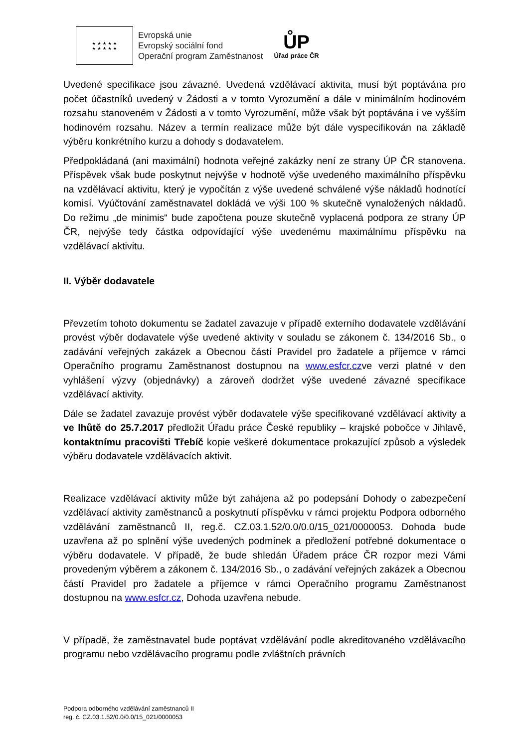★ ★ ★ ★ ★
★ ★ ★ ★ ★
Evropská unie
Evropský sociální fond
Operační program Zaměstnanost
ŮP
Úřad práce ČR
Uvedené specifikace jsou závazné. Uvedená vzdělávací aktivita, musí být poptávána pro počet účastníků uvedený v Žádosti a v tomto Vyrozumění a dále v minimálním hodinovém rozsahu stanoveném v Žádosti a v tomto Vyrozumění, může však být poptávána i ve vyšším hodinovém rozsahu. Název a termín realizace může být dále vyspecifikován na základě výběru konkrétního kurzu a dohody s dodavatelem.
Předpokládaná (ani maximální) hodnota veřejné zakázky není ze strany ÚP ČR stanovena. Příspěvek však bude poskytnut nejvýše v hodnotě výše uvedeného maximálního příspěvku na vzdělávací aktivitu, který je vypočítán z výše uvedené schválené výše nákladů hodnotící komisí. Vyúčtování zaměstnavatel dokládá ve výši 100 % skutečně vynaložených nákladů. Do režimu „de minimis“ bude započtena pouze skutečně vyplacená podpora ze strany ÚP ČR, nejvýše tedy částka odpovídající výše uvedenému maximálnímu příspěvku na vzdělávací aktivitu.
II. Výběr dodavatele
Převzetím tohoto dokumentu se žadatel zavazuje v případě externího dodavatele vzdělávání provést výběr dodavatele výše uvedené aktivity v souladu se zákonem č. 134/2016 Sb., o zadávání veřejných zakázek a Obecnou částí Pravidel pro žadatele a příjemce v rámci Operačního programu Zaměstnanost dostupnou na www.esfcr.czve verzi platné v den vyhlášení výzvy (objednávky) a zároveň dodržet výše uvedené závazné specifikace vzdělávací aktivity.
Dále se žadatel zavazuje provést výběr dodavatele výše specifikované vzdělávací aktivity a ve lhůtě do 25.7.2017 předložit Úřadu práce České republiky – krajské pobočce v Jihlavě, kontaktnímu pracovišti Třebíč kopie veškeré dokumentace prokazující způsob a výsledek výběru dodavatele vzdělávacích aktivit.
Realizace vzdělávací aktivity může být zahájena až po podepsání Dohody o zabezpečení vzdělávací aktivity zaměstnanců a poskytnutí příspěvku v rámci projektu Podpora odborného vzdělávání zaměstnanců II, reg.č. CZ.03.1.52/0.0/0.0/15_021/0000053. Dohoda bude uzavřena až po splnění výše uvedených podmínek a předložení potřebné dokumentace o výběru dodavatele. V případě, že bude shledán Úřadem práce ČR rozpor mezi Vámi provedeným výběrem a zákonem č. 134/2016 Sb., o zadávání veřejných zakázek a Obecnou částí Pravidel pro žadatele a příjemce v rámci Operačního programu Zaměstnanost dostupnou na www.esfcr.cz, Dohoda uzavřena nebude.
V případě, že zaměstnavatel bude poptávat vzdělávání podle akreditovaného vzdělávacího programu nebo vzdělávacího programu podle zvláštních právních
Podpora odborného vzdělávání zaměstnanců II
reg. č. CZ.03.1.52/0.0/0.0/15_021/0000053